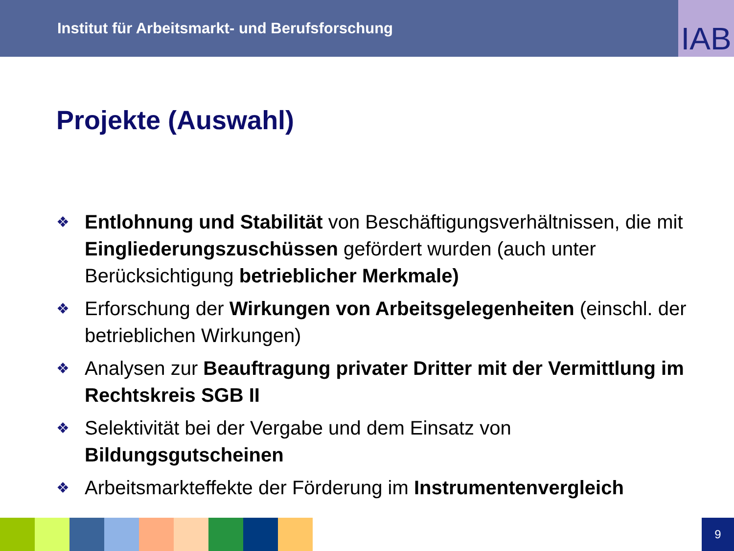Institut für Arbeitsmarkt- und Berufsforschung
IAB
Projekte (Auswahl)
❖ Entlohnung und Stabilität von Beschäftigungsverhältnissen, die mit Eingliederungszuschüssen gefördert wurden (auch unter Berücksichtigung betrieblicher Merkmale)
❖ Erforschung der Wirkungen von Arbeitsgelegenheiten (einschl. der betrieblichen Wirkungen)
❖ Analysen zur Beauftragung privater Dritter mit der Vermittlung im Rechtskreis SGB II
❖ Selektivität bei der Vergabe und dem Einsatz von Bildungsgutscheinen
❖ Arbeitsmarkteffekte der Förderung im Instrumentenvergleich
9